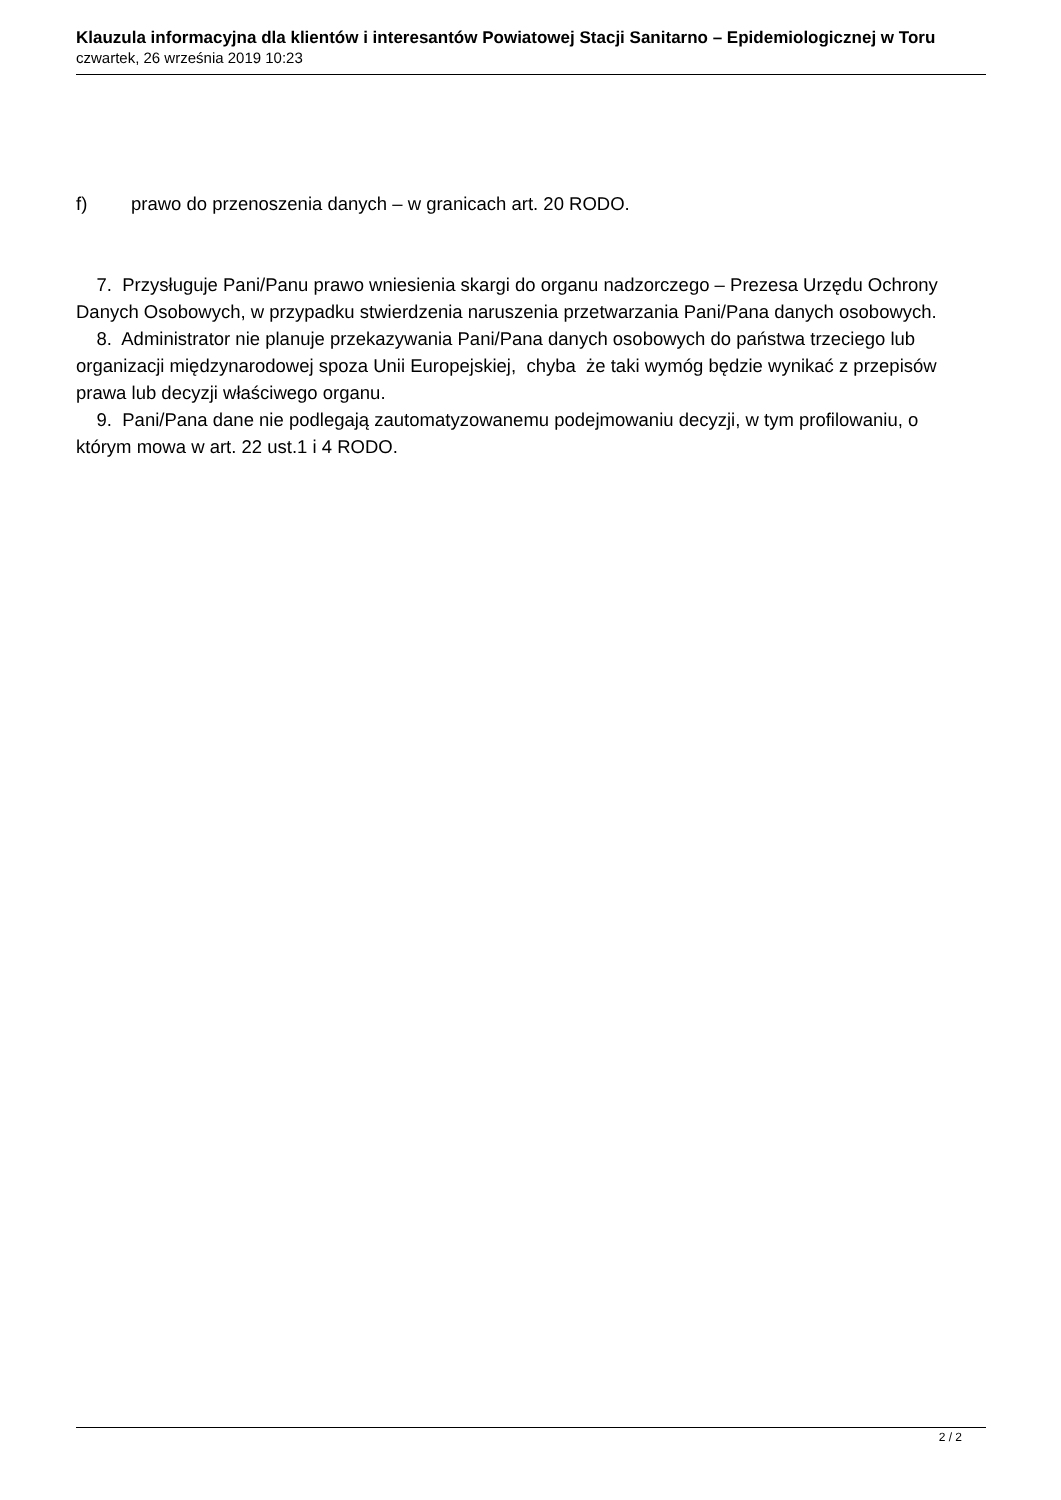Klauzula informacyjna dla klientów i interesantów Powiatowej Stacji Sanitarno – Epidemiologicznej w Toru
czwartek, 26 września 2019 10:23
f) prawo do przenoszenia danych – w granicach art. 20 RODO.
7. Przysługuje Pani/Panu prawo wniesienia skargi do organu nadzorczego – Prezesa Urzędu Ochrony Danych Osobowych, w przypadku stwierdzenia naruszenia przetwarzania Pani/Pana danych osobowych.
8. Administrator nie planuje przekazywania Pani/Pana danych osobowych do państwa trzeciego lub organizacji międzynarodowej spoza Unii Europejskiej, chyba że taki wymóg będzie wynikać z przepisów prawa lub decyzji właściwego organu.
9. Pani/Pana dane nie podlegają zautomatyzowanemu podejmowaniu decyzji, w tym profilowaniu, o którym mowa w art. 22 ust.1 i 4 RODO.
2 / 2